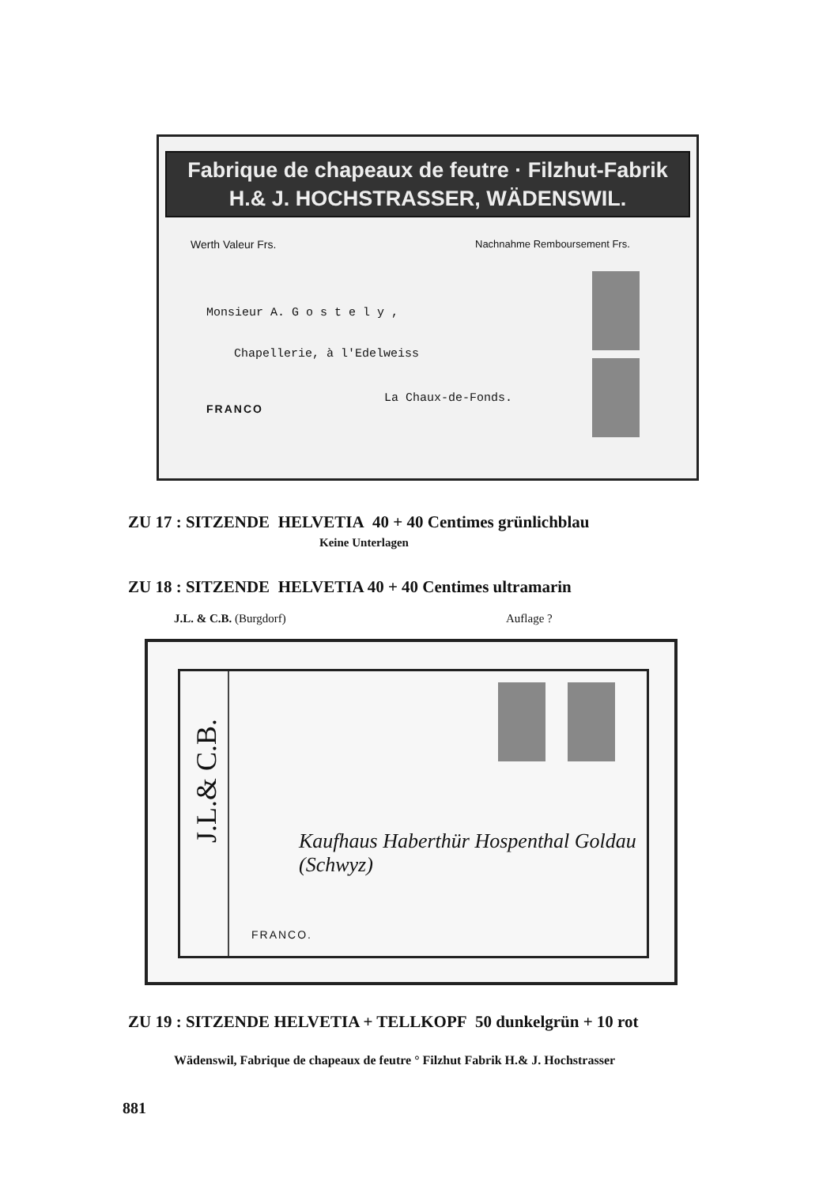Fabrique de chapeaux de feutre · Filzhut-Fabrik
H.& J. HOCHSTRASSER, WÄDENSWIL.
Werth Valeur Frs. Nachnahme Remboursement Frs.
Monsieur A. G o s t e l y ,
Chapellerie, à l'Edelweiss
La Chaux-de-Fonds.
FRANCO
ZU 17 : SITZENDE HELVETIA 40 + 40 Centimes grünlichblau
Keine Unterlagen
ZU 18 : SITZENDE HELVETIA 40 + 40 Centimes ultramarin
J.L. & C.B. (Burgdorf) Auflage ?
J.L.& C.B.
Kaufhaus Haberthür Hospenthal Goldau (Schwyz)
FRANCO.
ZU 19 : SITZENDE HELVETIA + TELLKOPF 50 dunkelgrün + 10 rot
Wädenswil, Fabrique de chapeaux de feutre ° Filzhut Fabrik H.& J. Hochstrasser
881